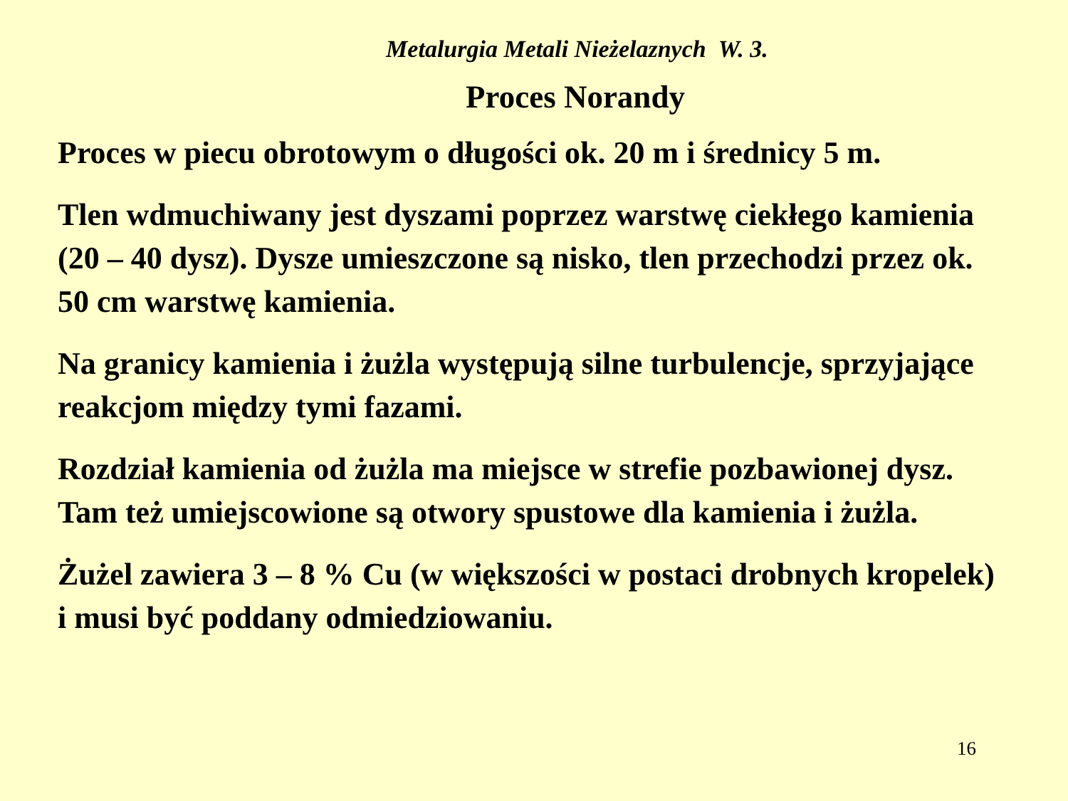Metalurgia Metali Nieżelaznych W. 3.
Proces Norandy
Proces w piecu obrotowym o długości ok. 20 m i średnicy 5 m.
Tlen wdmuchiwany jest dyszami poprzez warstwę ciekłego kamienia (20 – 40 dysz). Dysze umieszczone są nisko, tlen przechodzi przez ok. 50 cm warstwę kamienia.
Na granicy kamienia i żużla występują silne turbulencje, sprzyjające reakcjom między tymi fazami.
Rozdział kamienia od żużla ma miejsce w strefie pozbawionej dysz. Tam też umiejscowione są otwory spustowe dla kamienia i żużla.
Żużel zawiera 3 – 8 % Cu (w większości w postaci drobnych kropelek) i musi być poddany odmiedziowaniu.
16